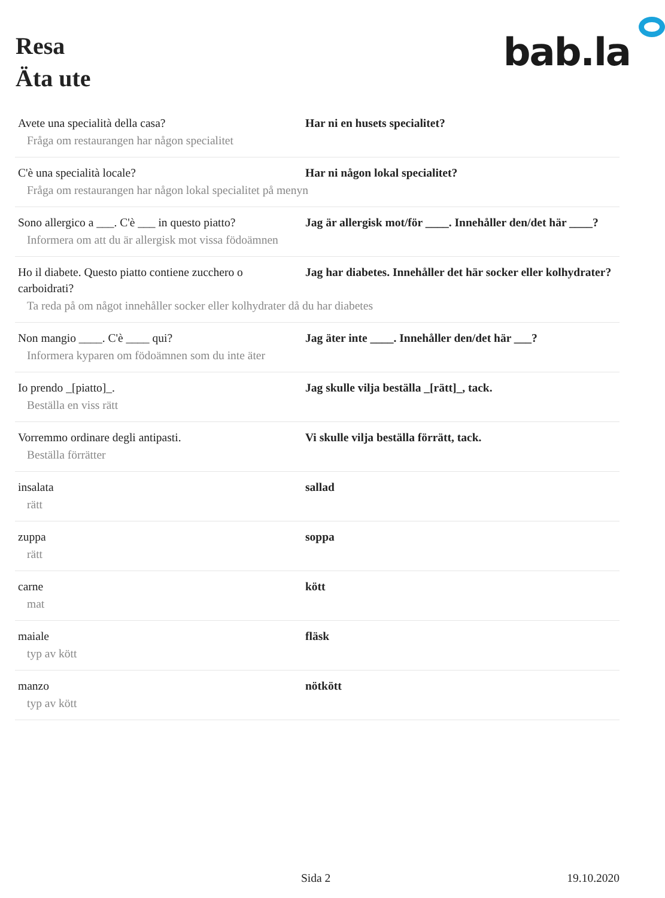Resa
Äta ute
bab.la
| Avete una specialità della casa? | Har ni en husets specialitet? |
| Fråga om restaurangen har någon specialitet | |
| C'è una specialità locale? | Har ni någon lokal specialitet? |
| Fråga om restaurangen har någon lokal specialitet på menyn | |
| Sono allergico a ___. C'è ___ in questo piatto? | Jag är allergisk mot/för ____. Innehåller den/det här ____? |
| Informera om att du är allergisk mot vissa födoämnen | |
| Ho il diabete. Questo piatto contiene zucchero o carboidrati? | Jag har diabetes. Innehåller det här socker eller kolhydrater? |
| Ta reda på om något innehåller socker eller kolhydrater då du har diabetes | |
| Non mangio ____. C'è ____ qui? | Jag äter inte ____. Innehåller den/det här ___? |
| Informera kyparen om födoämnen som du inte äter | |
| Io prendo _[piatto]_. | Jag skulle vilja beställa _[rätt]_, tack. |
| Beställa en viss rätt | |
| Vorremmo ordinare degli antipasti. | Vi skulle vilja beställa förrätt, tack. |
| Beställa förrätter | |
| insalata | sallad |
| rätt | |
| zuppa | soppa |
| rätt | |
| carne | kött |
| mat | |
| maiale | fläsk |
| typ av kött | |
| manzo | nötkött |
| typ av kött | |
Sida 2 19.10.2020